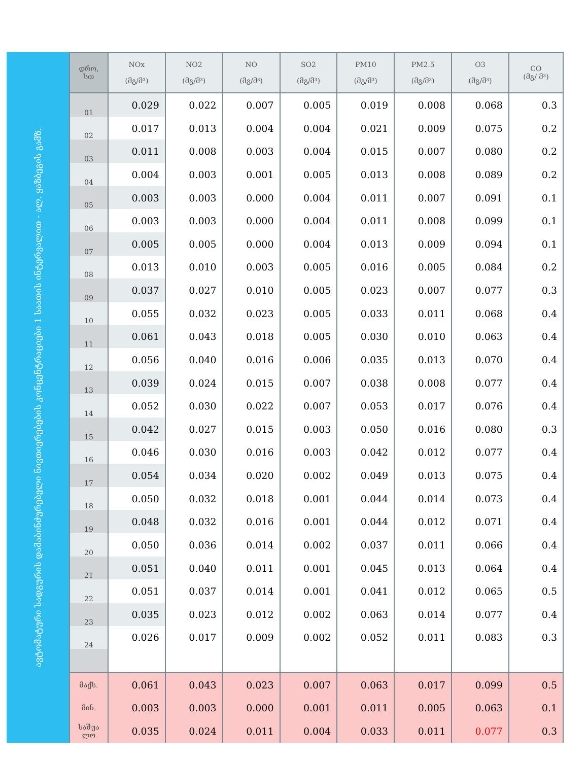ავტომატური სადგურის დამაბინძურებელი ნივთიერებების კონცენტრაციები 1 საათის ინტერვალით - ალ. ყაზბეგის გამზ.
| დრო, სთ | NOx (მგ/მ³) | NO2 (მგ/მ³) | NO (მგ/მ³) | SO2 (მგ/მ³) | PM10 (მგ/მ³) | PM2.5 (მგ/მ³) | O3 (მგ/მ³) | CO (მგ/ მ³) |
| --- | --- | --- | --- | --- | --- | --- | --- | --- |
| 01 | 0.029 | 0.022 | 0.007 | 0.005 | 0.019 | 0.008 | 0.068 | 0.3 |
| 02 | 0.017 | 0.013 | 0.004 | 0.004 | 0.021 | 0.009 | 0.075 | 0.2 |
| 03 | 0.011 | 0.008 | 0.003 | 0.004 | 0.015 | 0.007 | 0.080 | 0.2 |
| 04 | 0.004 | 0.003 | 0.001 | 0.005 | 0.013 | 0.008 | 0.089 | 0.2 |
| 05 | 0.003 | 0.003 | 0.000 | 0.004 | 0.011 | 0.007 | 0.091 | 0.1 |
| 06 | 0.003 | 0.003 | 0.000 | 0.004 | 0.011 | 0.008 | 0.099 | 0.1 |
| 07 | 0.005 | 0.005 | 0.000 | 0.004 | 0.013 | 0.009 | 0.094 | 0.1 |
| 08 | 0.013 | 0.010 | 0.003 | 0.005 | 0.016 | 0.005 | 0.084 | 0.2 |
| 09 | 0.037 | 0.027 | 0.010 | 0.005 | 0.023 | 0.007 | 0.077 | 0.3 |
| 10 | 0.055 | 0.032 | 0.023 | 0.005 | 0.033 | 0.011 | 0.068 | 0.4 |
| 11 | 0.061 | 0.043 | 0.018 | 0.005 | 0.030 | 0.010 | 0.063 | 0.4 |
| 12 | 0.056 | 0.040 | 0.016 | 0.006 | 0.035 | 0.013 | 0.070 | 0.4 |
| 13 | 0.039 | 0.024 | 0.015 | 0.007 | 0.038 | 0.008 | 0.077 | 0.4 |
| 14 | 0.052 | 0.030 | 0.022 | 0.007 | 0.053 | 0.017 | 0.076 | 0.4 |
| 15 | 0.042 | 0.027 | 0.015 | 0.003 | 0.050 | 0.016 | 0.080 | 0.3 |
| 16 | 0.046 | 0.030 | 0.016 | 0.003 | 0.042 | 0.012 | 0.077 | 0.4 |
| 17 | 0.054 | 0.034 | 0.020 | 0.002 | 0.049 | 0.013 | 0.075 | 0.4 |
| 18 | 0.050 | 0.032 | 0.018 | 0.001 | 0.044 | 0.014 | 0.073 | 0.4 |
| 19 | 0.048 | 0.032 | 0.016 | 0.001 | 0.044 | 0.012 | 0.071 | 0.4 |
| 20 | 0.050 | 0.036 | 0.014 | 0.002 | 0.037 | 0.011 | 0.066 | 0.4 |
| 21 | 0.051 | 0.040 | 0.011 | 0.001 | 0.045 | 0.013 | 0.064 | 0.4 |
| 22 | 0.051 | 0.037 | 0.014 | 0.001 | 0.041 | 0.012 | 0.065 | 0.5 |
| 23 | 0.035 | 0.023 | 0.012 | 0.002 | 0.063 | 0.014 | 0.077 | 0.4 |
| 24 | 0.026 | 0.017 | 0.009 | 0.002 | 0.052 | 0.011 | 0.083 | 0.3 |
| მაქს. | 0.061 | 0.043 | 0.023 | 0.007 | 0.063 | 0.017 | 0.099 | 0.5 |
| მინ. | 0.003 | 0.003 | 0.000 | 0.001 | 0.011 | 0.005 | 0.063 | 0.1 |
| საშუა ლო | 0.035 | 0.024 | 0.011 | 0.004 | 0.033 | 0.011 | 0.077 | 0.3 |